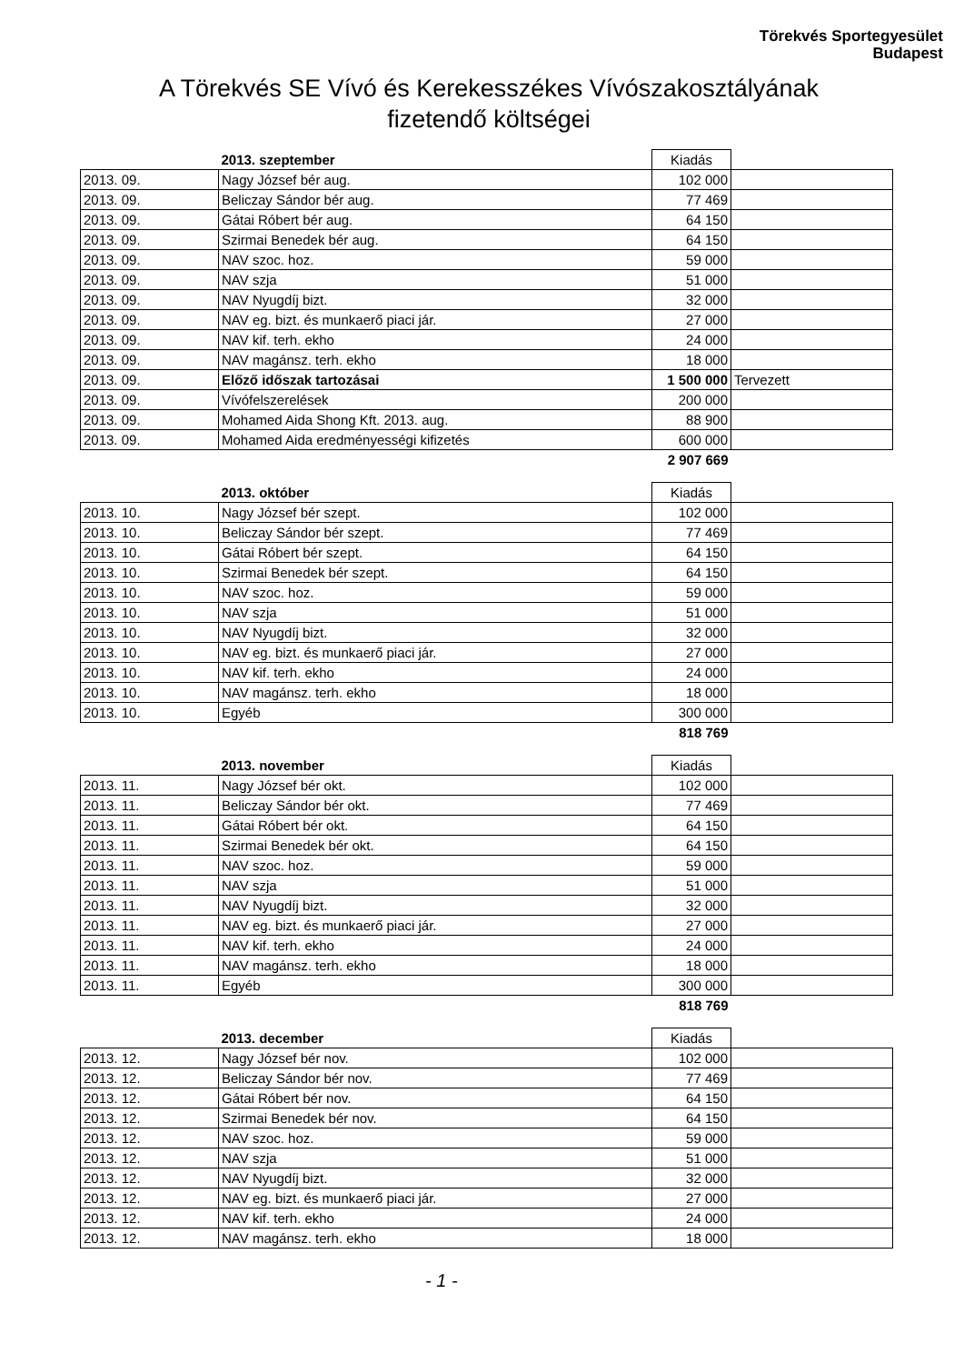Törekvés Sportegyesület
Budapest
A Törekvés SE Vívó és Kerekesszékes Vívószakosztályának
fizetendő költségei
| | 2013. szeptember | Kiadás | |
| 2013. 09. | Nagy József bér aug. | 102 000 | |
| 2013. 09. | Beliczay Sándor bér aug. | 77 469 | |
| 2013. 09. | Gátai Róbert bér aug. | 64 150 | |
| 2013. 09. | Szirmai Benedek bér aug. | 64 150 | |
| 2013. 09. | NAV szoc. hoz. | 59 000 | |
| 2013. 09. | NAV szja | 51 000 | |
| 2013. 09. | NAV Nyugdíj bizt. | 32 000 | |
| 2013. 09. | NAV eg. bizt. és munkaerő piaci jár. | 27 000 | |
| 2013. 09. | NAV kif. terh. ekho | 24 000 | |
| 2013. 09. | NAV magánsz. terh. ekho | 18 000 | |
| 2013. 09. | Előző időszak tartozásai | 1 500 000 | Tervezett |
| 2013. 09. | Vívófelszerelések | 200 000 | |
| 2013. 09. | Mohamed Aida Shong Kft. 2013. aug. | 88 900 | |
| 2013. 09. | Mohamed Aida eredményességi kifizetés | 600 000 | |
| | | 2 907 669 | |
| | 2013. október | Kiadás | |
| 2013. 10. | Nagy József bér szept. | 102 000 | |
| 2013. 10. | Beliczay Sándor bér szept. | 77 469 | |
| 2013. 10. | Gátai Róbert bér szept. | 64 150 | |
| 2013. 10. | Szirmai Benedek bér szept. | 64 150 | |
| 2013. 10. | NAV szoc. hoz. | 59 000 | |
| 2013. 10. | NAV szja | 51 000 | |
| 2013. 10. | NAV Nyugdíj bizt. | 32 000 | |
| 2013. 10. | NAV eg. bizt. és munkaerő piaci jár. | 27 000 | |
| 2013. 10. | NAV kif. terh. ekho | 24 000 | |
| 2013. 10. | NAV magánsz. terh. ekho | 18 000 | |
| 2013. 10. | Egyéb | 300 000 | |
| | | 818 769 | |
| | 2013. november | Kiadás | |
| 2013. 11. | Nagy József bér okt. | 102 000 | |
| 2013. 11. | Beliczay Sándor bér okt. | 77 469 | |
| 2013. 11. | Gátai Róbert bér okt. | 64 150 | |
| 2013. 11. | Szirmai Benedek bér okt. | 64 150 | |
| 2013. 11. | NAV szoc. hoz. | 59 000 | |
| 2013. 11. | NAV szja | 51 000 | |
| 2013. 11. | NAV Nyugdíj bizt. | 32 000 | |
| 2013. 11. | NAV eg. bizt. és munkaerő piaci jár. | 27 000 | |
| 2013. 11. | NAV kif. terh. ekho | 24 000 | |
| 2013. 11. | NAV magánsz. terh. ekho | 18 000 | |
| 2013. 11. | Egyéb | 300 000 | |
| | | 818 769 | |
| | 2013. december | Kiadás | |
| 2013. 12. | Nagy József bér nov. | 102 000 | |
| 2013. 12. | Beliczay Sándor bér nov. | 77 469 | |
| 2013. 12. | Gátai Róbert bér nov. | 64 150 | |
| 2013. 12. | Szirmai Benedek bér nov. | 64 150 | |
| 2013. 12. | NAV szoc. hoz. | 59 000 | |
| 2013. 12. | NAV szja | 51 000 | |
| 2013. 12. | NAV Nyugdíj bizt. | 32 000 | |
| 2013. 12. | NAV eg. bizt. és munkaerő piaci jár. | 27 000 | |
| 2013. 12. | NAV kif. terh. ekho | 24 000 | |
| 2013. 12. | NAV magánsz. terh. ekho | 18 000 | |
- 1 -